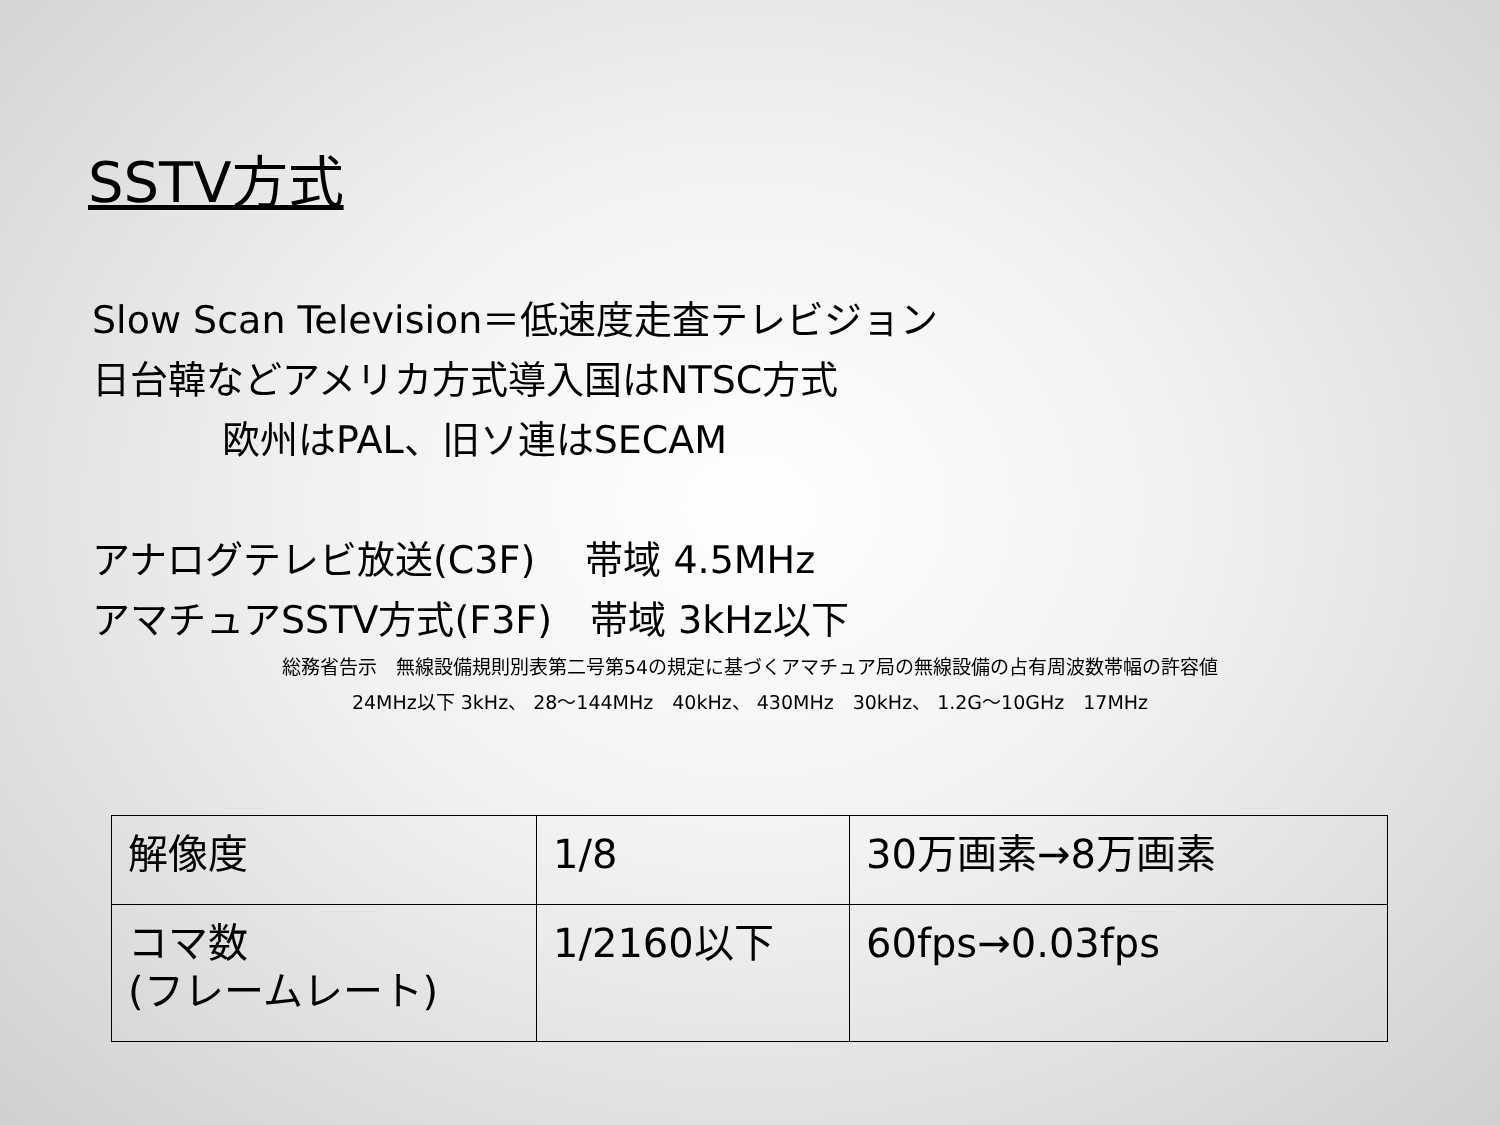SSTV方式
Slow Scan Television＝低速度走査テレビジョン
日台韓などアメリカ方式導入国はNTSC方式
欧州はPAL、旧ソ連はSECAM
アナログテレビ放送(C3F)　 帯域 4.5MHz
アマチュアSSTV方式(F3F)　帯域 3kHz以下
総務省告示　無線設備規則別表第二号第54の規定に基づくアマチュア局の無線設備の占有周波数帯幅の許容値
24MHz以下 3kHz、 28～144MHz　40kHz、 430MHz　30kHz、 1.2G～10GHz　17MHz
| 解像度 | 1/8 | 30万画素→8万画素 |
| コマ数 (フレームレート) | 1/2160以下 | 60fps→0.03fps |